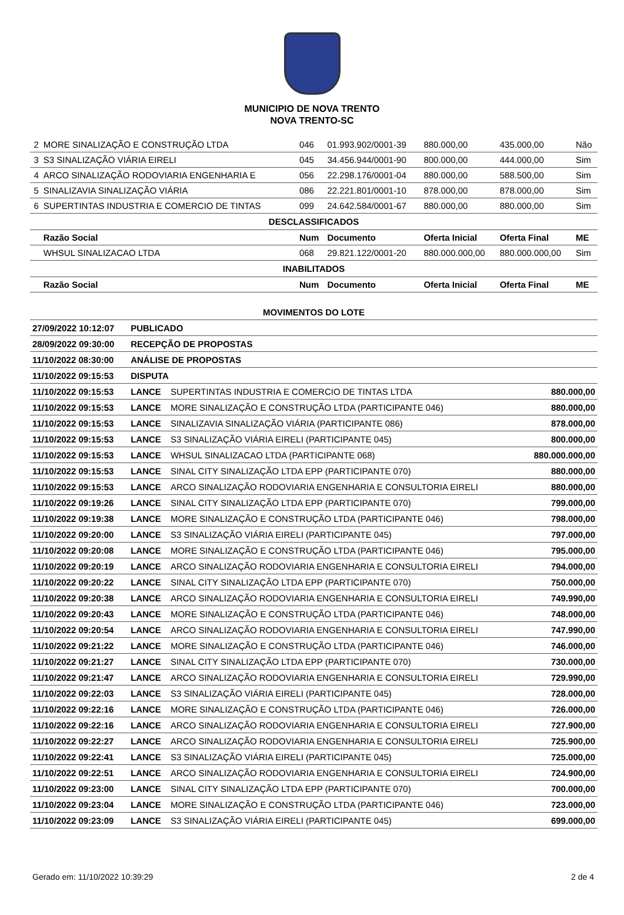MUNICIPIO DE NOVA TRENTO
NOVA TRENTO-SC
| 2 | MORE SINALIZAÇÃO E CONSTRUÇÃO LTDA | 046 | 01.993.902/0001-39 | 880.000,00 | 435.000,00 | Não |
| 3 | S3 SINALIZAÇÃO VIÁRIA EIRELI | 045 | 34.456.944/0001-90 | 800.000,00 | 444.000,00 | Sim |
| 4 | ARCO SINALIZAÇÃO RODOVIARIA ENGENHARIA E | 056 | 22.298.176/0001-04 | 880.000,00 | 588.500,00 | Sim |
| 5 | SINALIZAVIA SINALIZAÇÃO VIÁRIA | 086 | 22.221.801/0001-10 | 878.000,00 | 878.000,00 | Sim |
| 6 | SUPERTINTAS INDUSTRIA E COMERCIO DE TINTAS | 099 | 24.642.584/0001-67 | 880.000,00 | 880.000,00 | Sim |
| DESCLASSIFICADOS | | | | | | |
| | Razão Social | Num | Documento | Oferta Inicial | Oferta Final | ME |
| | WHSUL SINALIZACAO LTDA | 068 | 29.821.122/0001-20 | 880.000.000,00 | 880.000.000,00 | Sim |
| INABILITADOS | | | | | | |
| | Razão Social | Num | Documento | Oferta Inicial | Oferta Final | ME |
| MOVIMENTOS DO LOTE | | | |
| 27/09/2022 10:12:07 | PUBLICADO | | |
| 28/09/2022 09:30:00 | RECEPÇÃO DE PROPOSTAS | | |
| 11/10/2022 08:30:00 | ANÁLISE DE PROPOSTAS | | |
| 11/10/2022 09:15:53 | DISPUTA | | |
| 11/10/2022 09:15:53 | LANCE | SUPERTINTAS INDUSTRIA E COMERCIO DE TINTAS LTDA | 880.000,00 |
| 11/10/2022 09:15:53 | LANCE | MORE SINALIZAÇÃO E CONSTRUÇÃO LTDA (PARTICIPANTE 046) | 880.000,00 |
| 11/10/2022 09:15:53 | LANCE | SINALIZAVIA SINALIZAÇÃO VIÁRIA (PARTICIPANTE 086) | 878.000,00 |
| 11/10/2022 09:15:53 | LANCE | S3 SINALIZAÇÃO VIÁRIA EIRELI (PARTICIPANTE 045) | 800.000,00 |
| 11/10/2022 09:15:53 | LANCE | WHSUL SINALIZACAO LTDA (PARTICIPANTE 068) | 880.000.000,00 |
| 11/10/2022 09:15:53 | LANCE | SINAL CITY SINALIZAÇÃO LTDA EPP (PARTICIPANTE 070) | 880.000,00 |
| 11/10/2022 09:15:53 | LANCE | ARCO SINALIZAÇÃO RODOVIARIA ENGENHARIA E CONSULTORIA EIRELI | 880.000,00 |
| 11/10/2022 09:19:26 | LANCE | SINAL CITY SINALIZAÇÃO LTDA EPP (PARTICIPANTE 070) | 799.000,00 |
| 11/10/2022 09:19:38 | LANCE | MORE SINALIZAÇÃO E CONSTRUÇÃO LTDA (PARTICIPANTE 046) | 798.000,00 |
| 11/10/2022 09:20:00 | LANCE | S3 SINALIZAÇÃO VIÁRIA EIRELI (PARTICIPANTE 045) | 797.000,00 |
| 11/10/2022 09:20:08 | LANCE | MORE SINALIZAÇÃO E CONSTRUÇÃO LTDA (PARTICIPANTE 046) | 795.000,00 |
| 11/10/2022 09:20:19 | LANCE | ARCO SINALIZAÇÃO RODOVIARIA ENGENHARIA E CONSULTORIA EIRELI | 794.000,00 |
| 11/10/2022 09:20:22 | LANCE | SINAL CITY SINALIZAÇÃO LTDA EPP (PARTICIPANTE 070) | 750.000,00 |
| 11/10/2022 09:20:38 | LANCE | ARCO SINALIZAÇÃO RODOVIARIA ENGENHARIA E CONSULTORIA EIRELI | 749.990,00 |
| 11/10/2022 09:20:43 | LANCE | MORE SINALIZAÇÃO E CONSTRUÇÃO LTDA (PARTICIPANTE 046) | 748.000,00 |
| 11/10/2022 09:20:54 | LANCE | ARCO SINALIZAÇÃO RODOVIARIA ENGENHARIA E CONSULTORIA EIRELI | 747.990,00 |
| 11/10/2022 09:21:22 | LANCE | MORE SINALIZAÇÃO E CONSTRUÇÃO LTDA (PARTICIPANTE 046) | 746.000,00 |
| 11/10/2022 09:21:27 | LANCE | SINAL CITY SINALIZAÇÃO LTDA EPP (PARTICIPANTE 070) | 730.000,00 |
| 11/10/2022 09:21:47 | LANCE | ARCO SINALIZAÇÃO RODOVIARIA ENGENHARIA E CONSULTORIA EIRELI | 729.990,00 |
| 11/10/2022 09:22:03 | LANCE | S3 SINALIZAÇÃO VIÁRIA EIRELI (PARTICIPANTE 045) | 728.000,00 |
| 11/10/2022 09:22:16 | LANCE | MORE SINALIZAÇÃO E CONSTRUÇÃO LTDA (PARTICIPANTE 046) | 726.000,00 |
| 11/10/2022 09:22:16 | LANCE | ARCO SINALIZAÇÃO RODOVIARIA ENGENHARIA E CONSULTORIA EIRELI | 727.900,00 |
| 11/10/2022 09:22:27 | LANCE | ARCO SINALIZAÇÃO RODOVIARIA ENGENHARIA E CONSULTORIA EIRELI | 725.900,00 |
| 11/10/2022 09:22:41 | LANCE | S3 SINALIZAÇÃO VIÁRIA EIRELI (PARTICIPANTE 045) | 725.000,00 |
| 11/10/2022 09:22:51 | LANCE | ARCO SINALIZAÇÃO RODOVIARIA ENGENHARIA E CONSULTORIA EIRELI | 724.900,00 |
| 11/10/2022 09:23:00 | LANCE | SINAL CITY SINALIZAÇÃO LTDA EPP (PARTICIPANTE 070) | 700.000,00 |
| 11/10/2022 09:23:04 | LANCE | MORE SINALIZAÇÃO E CONSTRUÇÃO LTDA (PARTICIPANTE 046) | 723.000,00 |
| 11/10/2022 09:23:09 | LANCE | S3 SINALIZAÇÃO VIÁRIA EIRELI (PARTICIPANTE 045) | 699.000,00 |
Gerado em: 11/10/2022 10:39:29 2 de 4